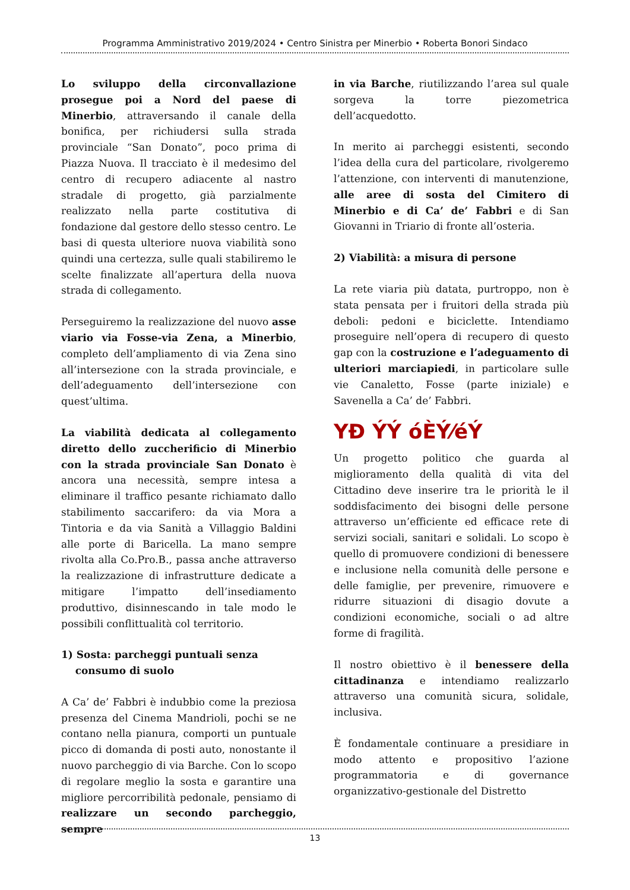Programma Amministrativo 2019/2024 • Centro Sinistra per Minerbio • Roberta Bonori Sindaco
Lo sviluppo della circonvallazione prosegue poi a Nord del paese di Minerbio, attraversando il canale della bonifica, per richiudersi sulla strada provinciale “San Donato”, poco prima di Piazza Nuova. Il tracciato è il medesimo del centro di recupero adiacente al nastro stradale di progetto, già parzialmente realizzato nella parte costitutiva di fondazione dal gestore dello stesso centro. Le basi di questa ulteriore nuova viabilità sono quindi una certezza, sulle quali stabiliremo le scelte finalizzate all’apertura della nuova strada di collegamento.
Perseguiremo la realizzazione del nuovo asse viario via Fosse-via Zena, a Minerbio, completo dell’ampliamento di via Zena sino all’intersezione con la strada provinciale, e dell’adeguamento dell’intersezione con quest’ultima.
La viabilità dedicata al collegamento diretto dello zuccherificio di Minerbio con la strada provinciale San Donato è ancora una necessità, sempre intesa a eliminare il traffico pesante richiamato dallo stabilimento saccarifero: da via Mora a Tintoria e da via Sanità a Villaggio Baldini alle porte di Baricella. La mano sempre rivolta alla Co.Pro.B., passa anche attraverso la realizzazione di infrastrutture dedicate a mitigare l’impatto dell’insediamento produttivo, disinnescando in tale modo le possibili conflittualità col territorio.
1) Sosta: parcheggi puntuali senza
consumo di suolo
A Ca’ de’ Fabbri è indubbio come la preziosa presenza del Cinema Mandrioli, pochi se ne contano nella pianura, comporti un puntuale picco di domanda di posti auto, nonostante il nuovo parcheggio di via Barche. Con lo scopo di regolare meglio la sosta e garantire una migliore percorribilità pedonale, pensiamo di realizzare un secondo parcheggio, sempre
in via Barche, riutilizzando l’area sul quale sorgeva la torre piezometrica dell’acquedotto.
In merito ai parcheggi esistenti, secondo l’idea della cura del particolare, rivolgeremo l’attenzione, con interventi di manutenzione, alle aree di sosta del Cimitero di Minerbio e di Ca’ de’ Fabbri e di San Giovanni in Triario di fronte all’osteria.
2) Viabilità: a misura di persone
La rete viaria più datata, purtroppo, non è stata pensata per i fruitori della strada più deboli: pedoni e biciclette. Intendiamo proseguire nell’opera di recupero di questo gap con la costruzione e l’adeguamento di ulteriori marciapiedi, in particolare sulle vie Canaletto, Fosse (parte iniziale) e Savenella a Ca’ de’ Fabbri.
YĐ ÝÝ óÈÝ⁄éÝ
Un progetto politico che guarda al miglioramento della qualità di vita del Cittadino deve inserire tra le priorità le il soddisfacimento dei bisogni delle persone attraverso un’efficiente ed efficace rete di servizi sociali, sanitari e solidali. Lo scopo è quello di promuovere condizioni di benessere e inclusione nella comunità delle persone e delle famiglie, per prevenire, rimuovere e ridurre situazioni di disagio dovute a condizioni economiche, sociali o ad altre forme di fragilità.
Il nostro obiettivo è il benessere della cittadinanza e intendiamo realizzarlo attraverso una comunità sicura, solidale, inclusiva.
È fondamentale continuare a presidiare in modo attento e propositivo l’azione programmatoria e di governance organizzativo-gestionale del Distretto
13